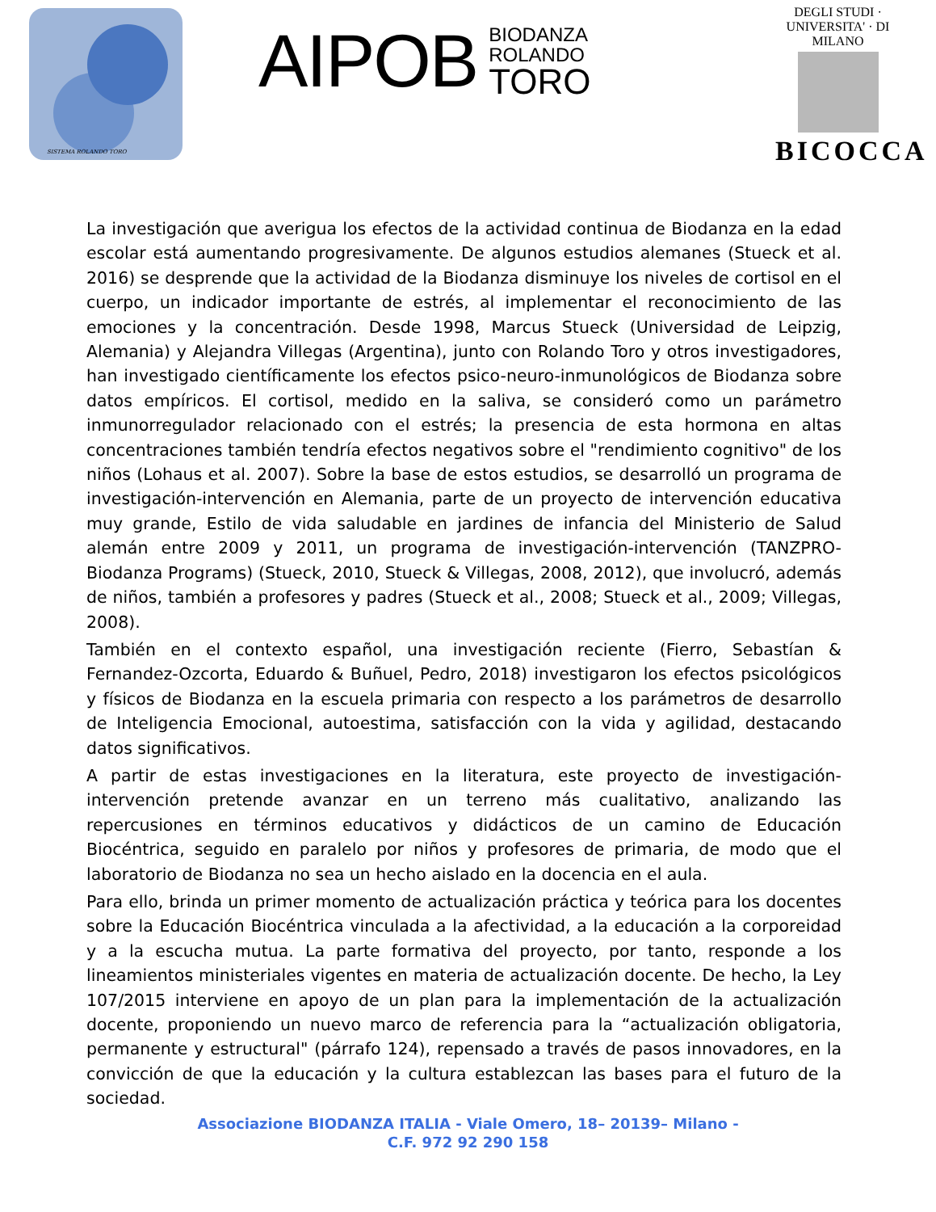SISTEMA ROLANDO TORO
AIPOB
BIODANZA
ROLANDO
TORO
DEGLI STUDI · UNIVERSITA' · DI MILANO
BICOCCA
La investigación que averigua los efectos de la actividad continua de Biodanza en la edad escolar está aumentando progresivamente. De algunos estudios alemanes (Stueck et al. 2016) se desprende que la actividad de la Biodanza disminuye los niveles de cortisol en el cuerpo, un indicador importante de estrés, al implementar el reconocimiento de las emociones y la concentración. Desde 1998, Marcus Stueck (Universidad de Leipzig, Alemania) y Alejandra Villegas (Argentina), junto con Rolando Toro y otros investigadores, han investigado científicamente los efectos psico-neuro-inmunológicos de Biodanza sobre datos empíricos. El cortisol, medido en la saliva, se consideró como un parámetro inmunorregulador relacionado con el estrés; la presencia de esta hormona en altas concentraciones también tendría efectos negativos sobre el "rendimiento cognitivo" de los niños (Lohaus et al. 2007). Sobre la base de estos estudios, se desarrolló un programa de investigación-intervención en Alemania, parte de un proyecto de intervención educativa muy grande, Estilo de vida saludable en jardines de infancia del Ministerio de Salud alemán entre 2009 y 2011, un programa de investigación-intervención (TANZPRO-Biodanza Programs) (Stueck, 2010, Stueck & Villegas, 2008, 2012), que involucró, además de niños, también a profesores y padres (Stueck et al., 2008; Stueck et al., 2009; Villegas, 2008).
También en el contexto español, una investigación reciente (Fierro, Sebastían & Fernandez-Ozcorta, Eduardo & Buñuel, Pedro, 2018) investigaron los efectos psicológicos y físicos de Biodanza en la escuela primaria con respecto a los parámetros de desarrollo de Inteligencia Emocional, autoestima, satisfacción con la vida y agilidad, destacando datos significativos.
A partir de estas investigaciones en la literatura, este proyecto de investigación-intervención pretende avanzar en un terreno más cualitativo, analizando las repercusiones en términos educativos y didácticos de un camino de Educación Biocéntrica, seguido en paralelo por niños y profesores de primaria, de modo que el laboratorio de Biodanza no sea un hecho aislado en la docencia en el aula.
Para ello, brinda un primer momento de actualización práctica y teórica para los docentes sobre la Educación Biocéntrica vinculada a la afectividad, a la educación a la corporeidad y a la escucha mutua. La parte formativa del proyecto, por tanto, responde a los lineamientos ministeriales vigentes en materia de actualización docente. De hecho, la Ley 107/2015 interviene en apoyo de un plan para la implementación de la actualización docente, proponiendo un nuevo marco de referencia para la “actualización obligatoria, permanente y estructural" (párrafo 124), repensado a través de pasos innovadores, en la convicción de que la educación y la cultura establezcan las bases para el futuro de la sociedad.
Associazione BIODANZA ITALIA - Viale Omero, 18– 20139– Milano -
C.F. 972 92 290 158